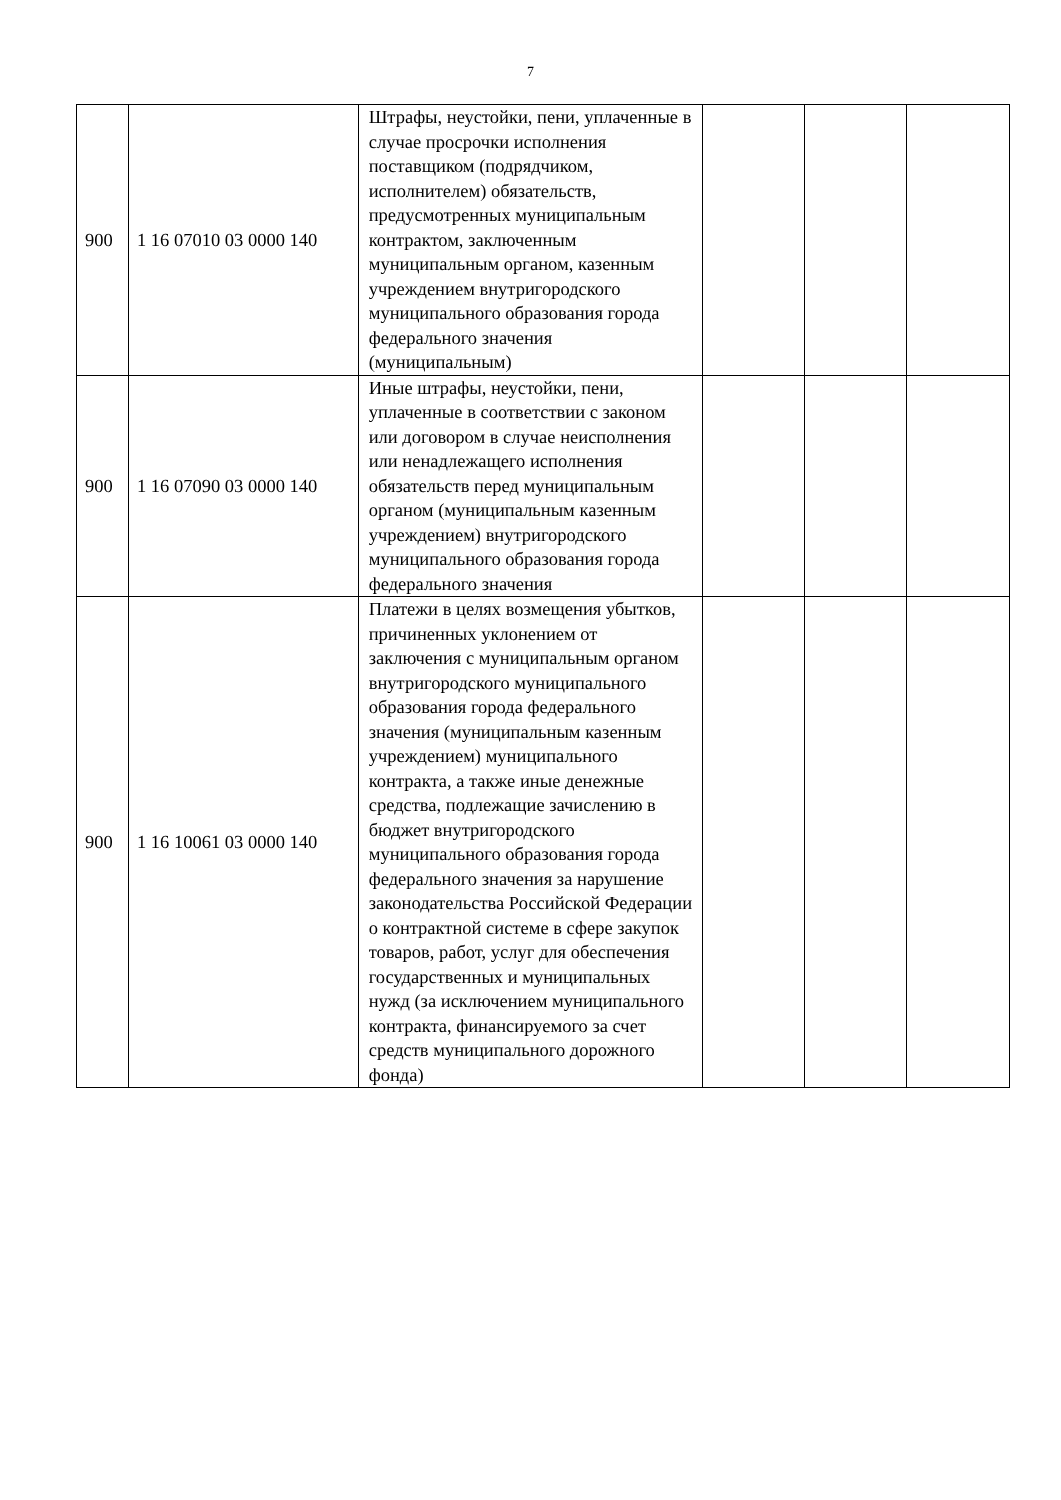7
| 900 | 1 16 07010 03 0000 140 | Штрафы, неустойки, пени, уплаченные в случае просрочки исполнения поставщиком (подрядчиком, исполнителем) обязательств, предусмотренных муниципальным контрактом, заключенным муниципальным органом, казенным учреждением внутригородского муниципального образования города федерального значения (муниципальным) | | | |
| 900 | 1 16 07090 03 0000 140 | Иные штрафы, неустойки, пени, уплаченные в соответствии с законом или договором в случае неисполнения или ненадлежащего исполнения обязательств перед муниципальным органом (муниципальным казенным учреждением) внутригородского муниципального образования города федерального значения | | | |
| 900 | 1 16 10061 03 0000 140 | Платежи в целях возмещения убытков, причиненных уклонением от заключения с муниципальным органом внутригородского муниципального образования города федерального значения (муниципальным казенным учреждением) муниципального контракта, а также иные денежные средства, подлежащие зачислению в бюджет внутригородского муниципального образования города федерального значения за нарушение законодательства Российской Федерации о контрактной системе в сфере закупок товаров, работ, услуг для обеспечения государственных и муниципальных нужд (за исключением муниципального контракта, финансируемого за счет средств муниципального дорожного фонда) | | | |